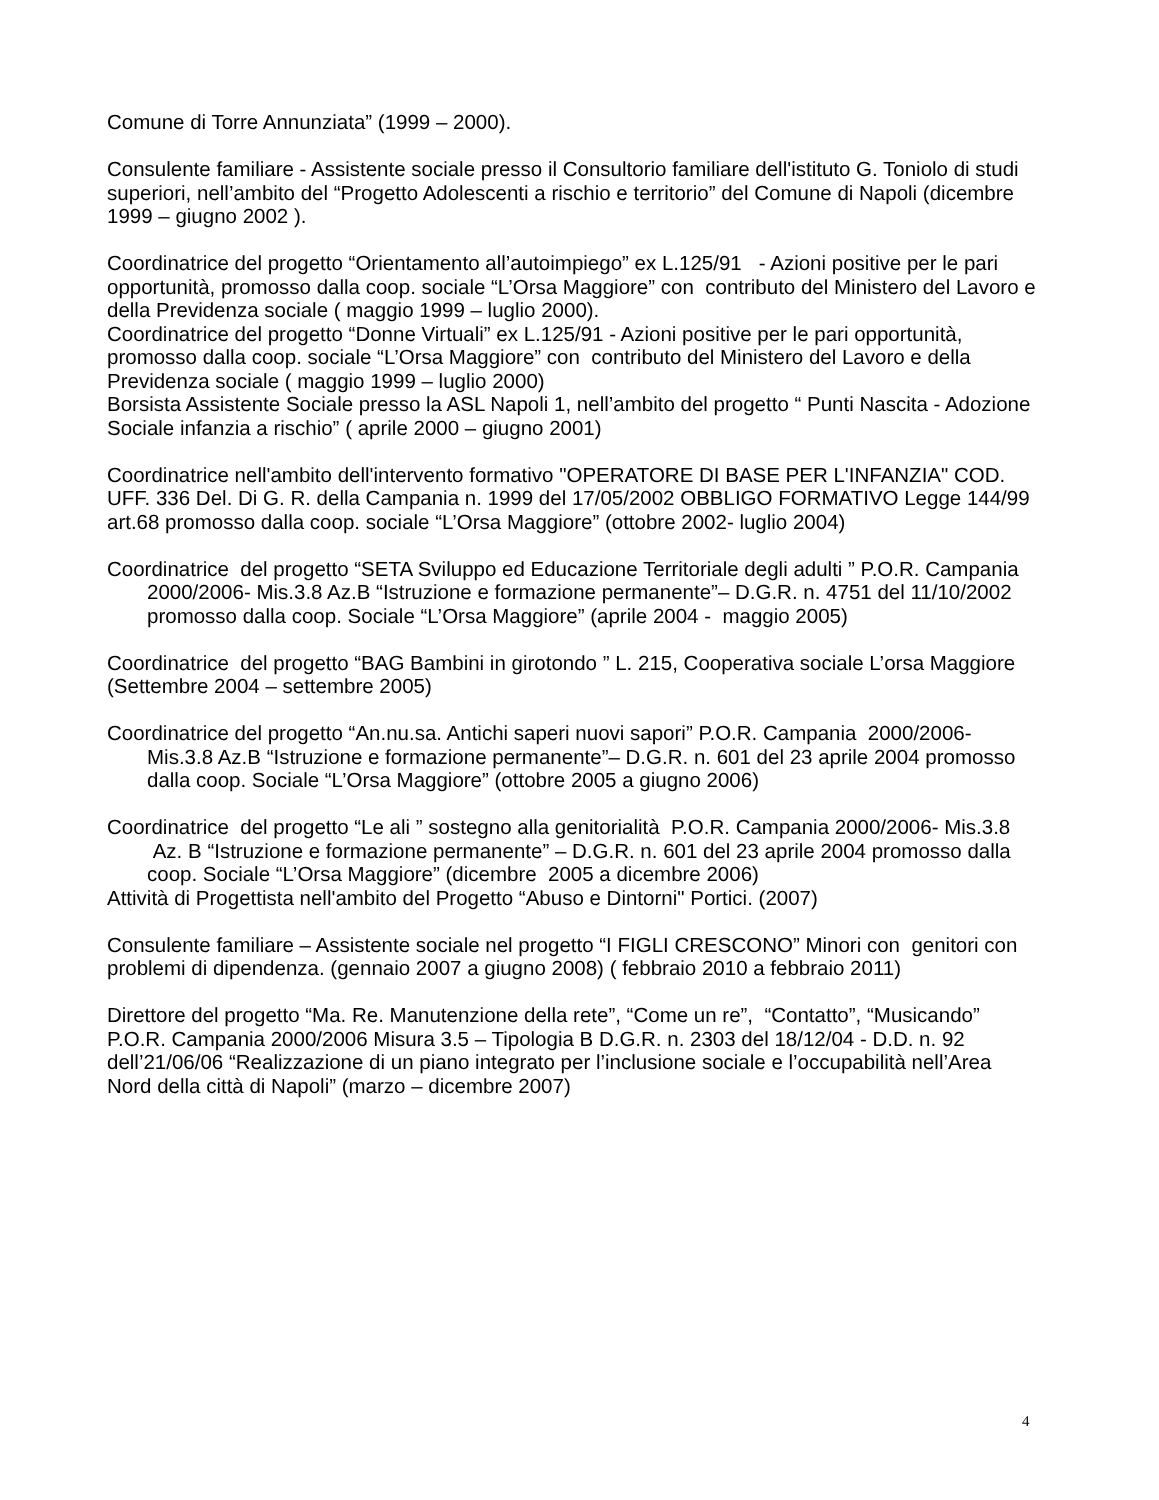Comune di Torre Annunziata” (1999 – 2000).
Consulente familiare - Assistente sociale presso il Consultorio familiare dell'istituto G. Toniolo di studi superiori, nell’ambito del “Progetto Adolescenti a rischio e territorio” del Comune di Napoli (dicembre 1999 – giugno 2002 ).
Coordinatrice del progetto “Orientamento all’autoimpiego” ex L.125/91 - Azioni positive per le pari opportunità, promosso dalla coop. sociale “L’Orsa Maggiore” con contributo del Ministero del Lavoro e della Previdenza sociale ( maggio 1999 – luglio 2000).
Coordinatrice del progetto “Donne Virtuali” ex L.125/91 - Azioni positive per le pari opportunità, promosso dalla coop. sociale “L’Orsa Maggiore” con contributo del Ministero del Lavoro e della Previdenza sociale ( maggio 1999 – luglio 2000)
Borsista Assistente Sociale presso la ASL Napoli 1, nell’ambito del progetto “ Punti Nascita - Adozione Sociale infanzia a rischio” ( aprile 2000 – giugno 2001)
Coordinatrice nell'ambito dell'intervento formativo "OPERATORE DI BASE PER L'INFANZIA" COD. UFF. 336 Del. Di G. R. della Campania n. 1999 del 17/05/2002 OBBLIGO FORMATIVO Legge 144/99 art.68 promosso dalla coop. sociale “L’Orsa Maggiore” (ottobre 2002- luglio 2004)
Coordinatrice del progetto “SETA Sviluppo ed Educazione Territoriale degli adulti ” P.O.R. Campania 2000/2006- Mis.3.8 Az.B “Istruzione e formazione permanente”– D.G.R. n. 4751 del 11/10/2002 promosso dalla coop. Sociale “L’Orsa Maggiore” (aprile 2004 - maggio 2005)
Coordinatrice del progetto “BAG Bambini in girotondo ” L. 215, Cooperativa sociale L’orsa Maggiore (Settembre 2004 – settembre 2005)
Coordinatrice del progetto “An.nu.sa. Antichi saperi nuovi sapori” P.O.R. Campania 2000/2006- Mis.3.8 Az.B “Istruzione e formazione permanente”– D.G.R. n. 601 del 23 aprile 2004 promosso dalla coop. Sociale “L’Orsa Maggiore” (ottobre 2005 a giugno 2006)
Coordinatrice del progetto “Le ali ” sostegno alla genitorialità P.O.R. Campania 2000/2006- Mis.3.8 Az. B “Istruzione e formazione permanente” – D.G.R. n. 601 del 23 aprile 2004 promosso dalla coop. Sociale “L’Orsa Maggiore” (dicembre 2005 a dicembre 2006)
Attività di Progettista nell'ambito del Progetto “Abuso e Dintorni" Portici. (2007)
Consulente familiare – Assistente sociale nel progetto “I FIGLI CRESCONO” Minori con genitori con problemi di dipendenza. (gennaio 2007 a giugno 2008) ( febbraio 2010 a febbraio 2011)
Direttore del progetto “Ma. Re. Manutenzione della rete”, “Come un re”, “Contatto”, “Musicando” P.O.R. Campania 2000/2006 Misura 3.5 – Tipologia B D.G.R. n. 2303 del 18/12/04 - D.D. n. 92 dell’21/06/06 “Realizzazione di un piano integrato per l’inclusione sociale e l’occupabilità nell’Area Nord della città di Napoli” (marzo – dicembre 2007)
4